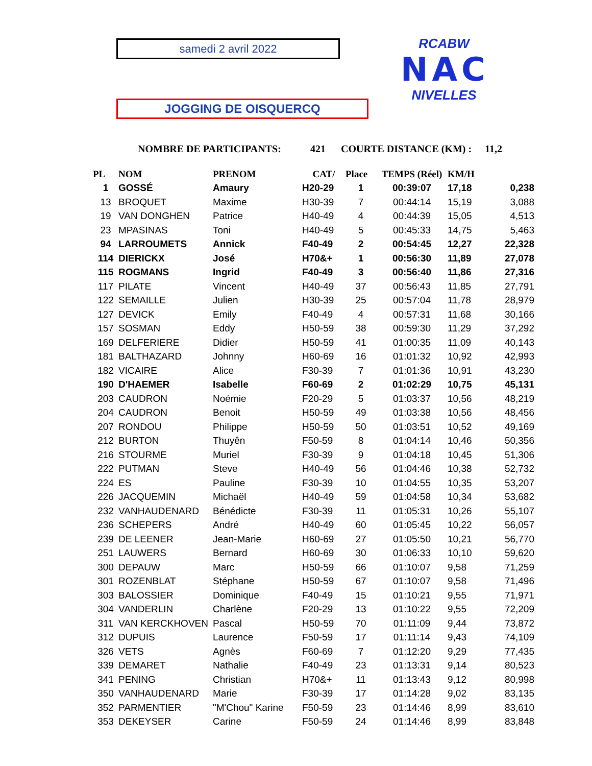samedi 2 avril 2022
JOGGING DE OISQUERCQ
RCABW
NAC
NIVELLES
NOMBRE DE PARTICIPANTS: 421 COURTE DISTANCE (KM) : 11,2
| PL | NOM | PRENOM | CAT/ | Place | TEMPS (Réel) | KM/H | |
| --- | --- | --- | --- | --- | --- | --- | --- |
| 1 | GOSSÉ | Amaury | H20-29 | 1 | 00:39:07 | 17,18 | 0,238 |
| 13 | BROQUET | Maxime | H30-39 | 7 | 00:44:14 | 15,19 | 3,088 |
| 19 | VAN DONGHEN | Patrice | H40-49 | 4 | 00:44:39 | 15,05 | 4,513 |
| 23 | MPASINAS | Toni | H40-49 | 5 | 00:45:33 | 14,75 | 5,463 |
| 94 | LARROUMETS | Annick | F40-49 | 2 | 00:54:45 | 12,27 | 22,328 |
| 114 | DIERICKX | José | H70&+ | 1 | 00:56:30 | 11,89 | 27,078 |
| 115 | ROGMANS | Ingrid | F40-49 | 3 | 00:56:40 | 11,86 | 27,316 |
| 117 | PILATE | Vincent | H40-49 | 37 | 00:56:43 | 11,85 | 27,791 |
| 122 | SEMAILLE | Julien | H30-39 | 25 | 00:57:04 | 11,78 | 28,979 |
| 127 | DEVICK | Emily | F40-49 | 4 | 00:57:31 | 11,68 | 30,166 |
| 157 | SOSMAN | Eddy | H50-59 | 38 | 00:59:30 | 11,29 | 37,292 |
| 169 | DELFERIERE | Didier | H50-59 | 41 | 01:00:35 | 11,09 | 40,143 |
| 181 | BALTHAZARD | Johnny | H60-69 | 16 | 01:01:32 | 10,92 | 42,993 |
| 182 | VICAIRE | Alice | F30-39 | 7 | 01:01:36 | 10,91 | 43,230 |
| 190 | D'HAEMER | Isabelle | F60-69 | 2 | 01:02:29 | 10,75 | 45,131 |
| 203 | CAUDRON | Noémie | F20-29 | 5 | 01:03:37 | 10,56 | 48,219 |
| 204 | CAUDRON | Benoit | H50-59 | 49 | 01:03:38 | 10,56 | 48,456 |
| 207 | RONDOU | Philippe | H50-59 | 50 | 01:03:51 | 10,52 | 49,169 |
| 212 | BURTON | Thuyên | F50-59 | 8 | 01:04:14 | 10,46 | 50,356 |
| 216 | STOURME | Muriel | F30-39 | 9 | 01:04:18 | 10,45 | 51,306 |
| 222 | PUTMAN | Steve | H40-49 | 56 | 01:04:46 | 10,38 | 52,732 |
| 224 | ES | Pauline | F30-39 | 10 | 01:04:55 | 10,35 | 53,207 |
| 226 | JACQUEMIN | Michaël | H40-49 | 59 | 01:04:58 | 10,34 | 53,682 |
| 232 | VANHAUDENARD | Bénédicte | F30-39 | 11 | 01:05:31 | 10,26 | 55,107 |
| 236 | SCHEPERS | André | H40-49 | 60 | 01:05:45 | 10,22 | 56,057 |
| 239 | DE LEENER | Jean-Marie | H60-69 | 27 | 01:05:50 | 10,21 | 56,770 |
| 251 | LAUWERS | Bernard | H60-69 | 30 | 01:06:33 | 10,10 | 59,620 |
| 300 | DEPAUW | Marc | H50-59 | 66 | 01:10:07 | 9,58 | 71,259 |
| 301 | ROZENBLAT | Stéphane | H50-59 | 67 | 01:10:07 | 9,58 | 71,496 |
| 303 | BALOSSIER | Dominique | F40-49 | 15 | 01:10:21 | 9,55 | 71,971 |
| 304 | VANDERLIN | Charlène | F20-29 | 13 | 01:10:22 | 9,55 | 72,209 |
| 311 | VAN KERCKHOVEN | Pascal | H50-59 | 70 | 01:11:09 | 9,44 | 73,872 |
| 312 | DUPUIS | Laurence | F50-59 | 17 | 01:11:14 | 9,43 | 74,109 |
| 326 | VETS | Agnès | F60-69 | 7 | 01:12:20 | 9,29 | 77,435 |
| 339 | DEMARET | Nathalie | F40-49 | 23 | 01:13:31 | 9,14 | 80,523 |
| 341 | PENING | Christian | H70&+ | 11 | 01:13:43 | 9,12 | 80,998 |
| 350 | VANHAUDENARD | Marie | F30-39 | 17 | 01:14:28 | 9,02 | 83,135 |
| 352 | PARMENTIER | "M'Chou" Karine | F50-59 | 23 | 01:14:46 | 8,99 | 83,610 |
| 353 | DEKEYSER | Carine | F50-59 | 24 | 01:14:46 | 8,99 | 83,848 |